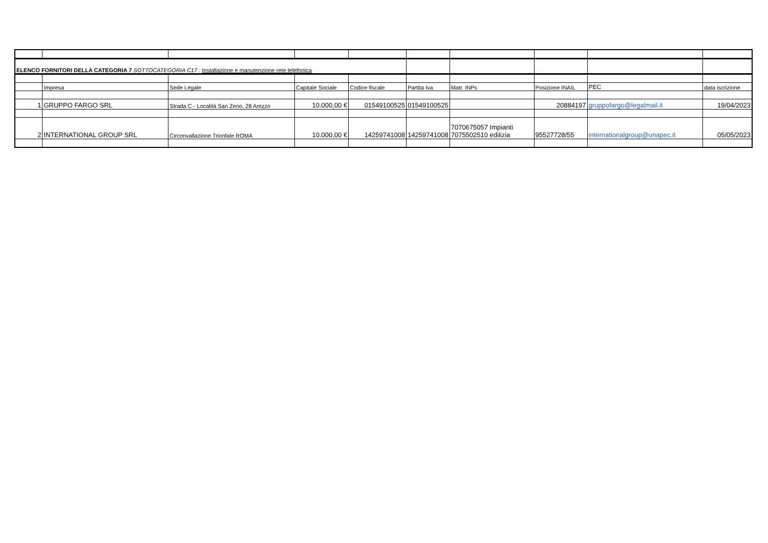| ELENCO FORNITORI DELLA CATEGORIA 7 SOTTOCATEGORIA C17 : Installazione e manutenzione rete telefonica | | | | | | | | | |
| | Impresa | Sede Legale | Capitale Sociale | Codice fiscale | Partita Iva | Matr. INPs | Posizione INAIL | PEC | data iscrizione |
| 1 | GRUPPO FARGO SRL | Strada C - Località San Zeno, 28 Arezzo | 10.000,00 € | 01549100525 | 01549100525 | | 20884197 | gruppofargo@legalmail.it | 19/04/2023 |
| 2 | INTERNATIONAL GROUP SRL | Circonvallazione Trionfale ROMA | 10.000,00 € | 14259741008 | 14259741008 | 7070675057 Impianti 7075502510 edilizia | 95527728/55 | internationalgroup@unapec.it | 05/05/2023 |